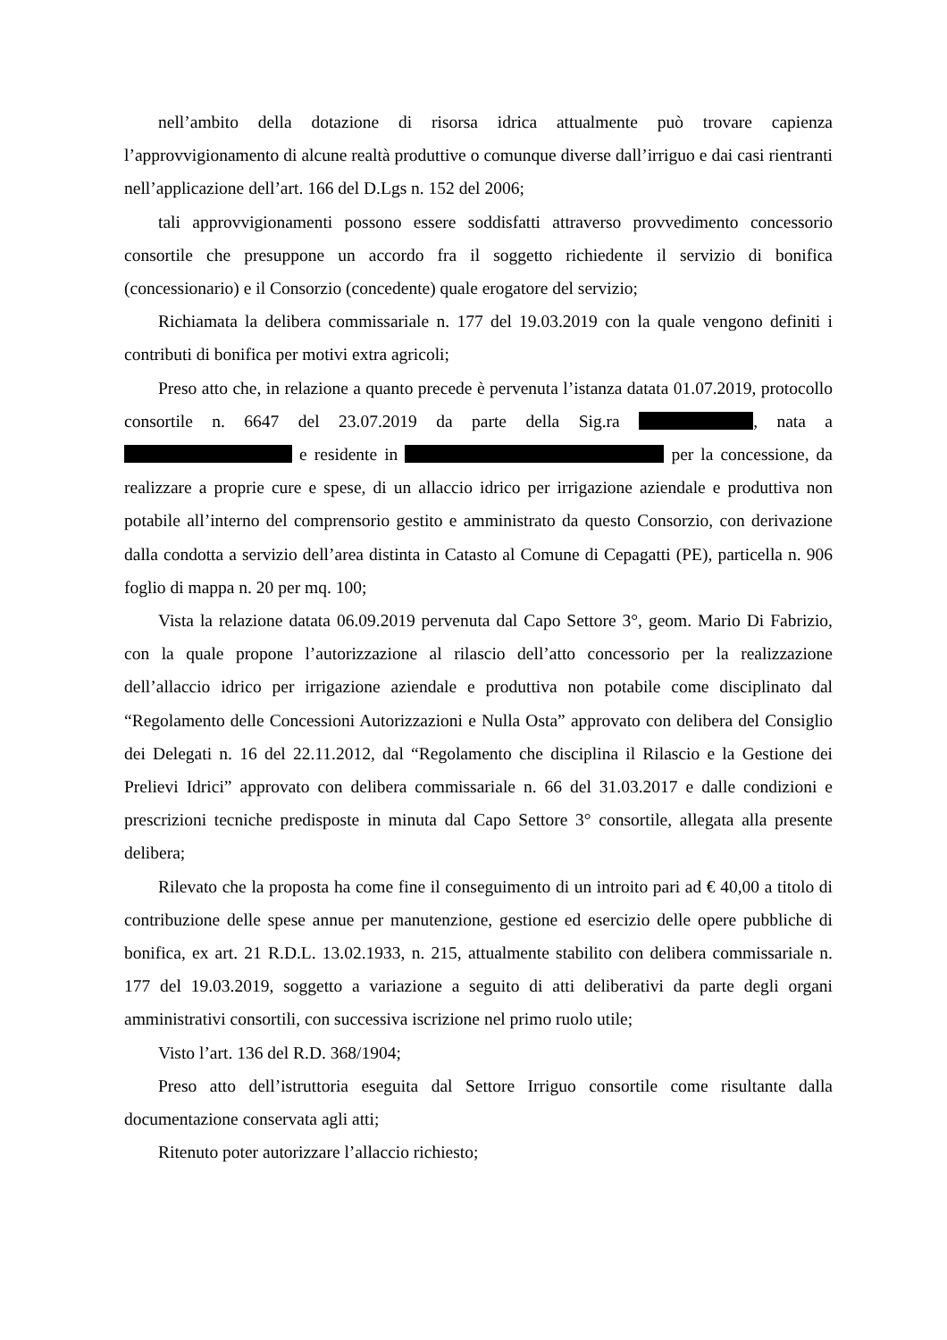nell’ambito della dotazione di risorsa idrica attualmente può trovare capienza l’approvvigionamento di alcune realtà produttive o comunque diverse dall’irriguo e dai casi rientranti nell’applicazione dell’art. 166 del D.Lgs n. 152 del 2006;
tali approvvigionamenti possono essere soddisfatti attraverso provvedimento concessorio consortile che presuppone un accordo fra il soggetto richiedente il servizio di bonifica (concessionario) e il Consorzio (concedente) quale erogatore del servizio;
Richiamata la delibera commissariale n. 177 del 19.03.2019 con la quale vengono definiti i contributi di bonifica per motivi extra agricoli;
Preso atto che, in relazione a quanto precede è pervenuta l’istanza datata 01.07.2019, protocollo consortile n. 6647 del 23.07.2019 da parte della Sig.ra , nata a e residente in per la concessione, da realizzare a proprie cure e spese, di un allaccio idrico per irrigazione aziendale e produttiva non potabile all’interno del comprensorio gestito e amministrato da questo Consorzio, con derivazione dalla condotta a servizio dell’area distinta in Catasto al Comune di Cepagatti (PE), particella n. 906 foglio di mappa n. 20 per mq. 100;
Vista la relazione datata 06.09.2019 pervenuta dal Capo Settore 3°, geom. Mario Di Fabrizio, con la quale propone l’autorizzazione al rilascio dell’atto concessorio per la realizzazione dell’allaccio idrico per irrigazione aziendale e produttiva non potabile come disciplinato dal “Regolamento delle Concessioni Autorizzazioni e Nulla Osta” approvato con delibera del Consiglio dei Delegati n. 16 del 22.11.2012, dal “Regolamento che disciplina il Rilascio e la Gestione dei Prelievi Idrici” approvato con delibera commissariale n. 66 del 31.03.2017 e dalle condizioni e prescrizioni tecniche predisposte in minuta dal Capo Settore 3° consortile, allegata alla presente delibera;
Rilevato che la proposta ha come fine il conseguimento di un introito pari ad € 40,00 a titolo di contribuzione delle spese annue per manutenzione, gestione ed esercizio delle opere pubbliche di bonifica, ex art. 21 R.D.L. 13.02.1933, n. 215, attualmente stabilito con delibera commissariale n. 177 del 19.03.2019, soggetto a variazione a seguito di atti deliberativi da parte degli organi amministrativi consortili, con successiva iscrizione nel primo ruolo utile;
Visto l’art. 136 del R.D. 368/1904;
Preso atto dell’istruttoria eseguita dal Settore Irriguo consortile come risultante dalla documentazione conservata agli atti;
Ritenuto poter autorizzare l’allaccio richiesto;